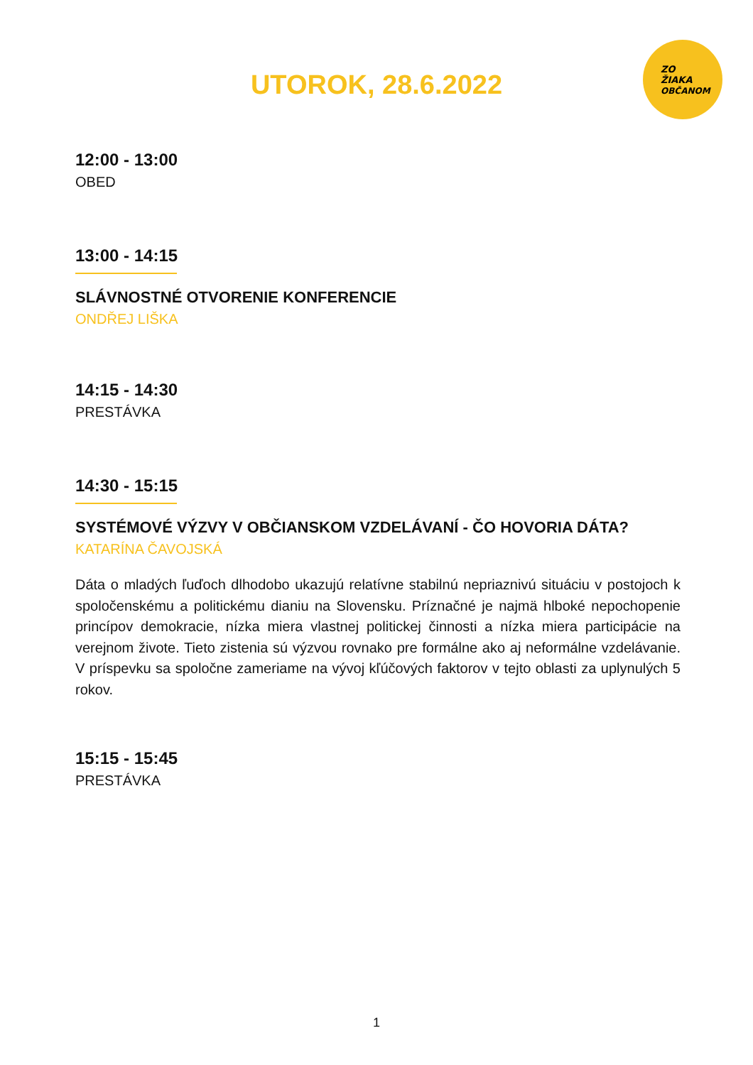ZO
ŽIAKA
OBČANOM
UTOROK, 28.6.2022
12:00 - 13:00
OBED
13:00 - 14:15
SLÁVNOSTNÉ OTVORENIE KONFERENCIE
ONDŘEJ LIŠKA
14:15 - 14:30
PRESTÁVKA
14:30 - 15:15
SYSTÉMOVÉ VÝZVY V OBČIANSKOM VZDELÁVANÍ - ČO HOVORIA DÁTA?
KATARÍNA ČAVOJSKÁ
Dáta o mladých ľuďoch dlhodobo ukazujú relatívne stabilnú nepriaznivú situáciu v postojoch k spoločenskému a politickému dianiu na Slovensku. Príznačné je najmä hlboké nepochopenie princípov demokracie, nízka miera vlastnej politickej činnosti a nízka miera participácie na verejnom živote. Tieto zistenia sú výzvou rovnako pre formálne ako aj neformálne vzdelávanie. V príspevku sa spoločne zameriame na vývoj kľúčových faktorov v tejto oblasti za uplynulých 5 rokov.
15:15 - 15:45
PRESTÁVKA
1